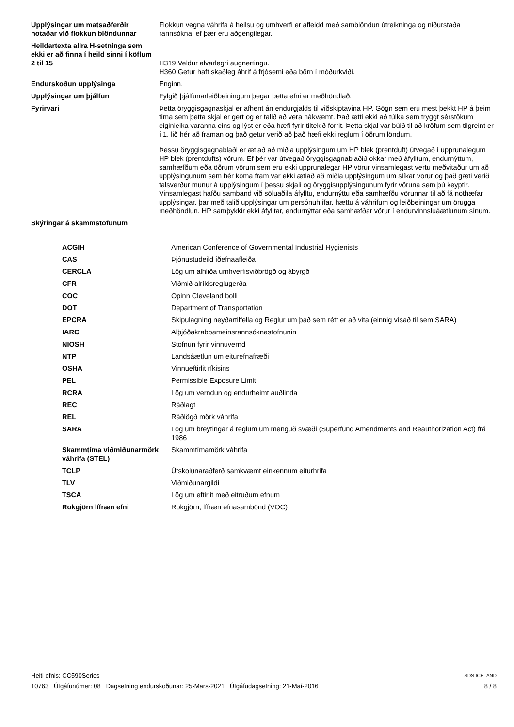| Upplýsingar um matsaðferðir notaðar við flokkun blöndunnar | Flokkun vegna váhrifa á heilsu og umhverfi er afleidd með samblöndun útreikninga og niðurstaða rannsókna, ef þær eru aðgengilegar. |
| Heildartexta allra H-setninga sem ekki er að finna í heild sinni í köflum 2 til 15 | H319 Veldur alvarlegri augnertingu. H360 Getur haft skaðleg áhrif á frjósemi eða börn í móðurkviði. |
| Endurskoðun upplýsinga | Enginn. |
| Upplýsingar um þjálfun | Fylgið þjálfunarleiðbeiningum þegar þetta efni er meðhöndlað. |
| Fyrirvari | Þetta öryggisgagnaskjal er afhent án endurgjalds til viðskiptavina HP. Gögn sem eru mest þekkt HP á þeim tíma sem þetta skjal er gert og er talið að vera nákvæmt. Það ætti ekki að túlka sem tryggt sérstökum eiginleika varanna eins og lýst er eða hæfi fyrir tiltekið forrit. Þetta skjal var búið til að kröfum sem tilgreint er í 1. lið hér að framan og það getur verið að það hæfi ekki reglum í öðrum löndum. Þessu öryggisgagnablaði er ætlað að miðla upplýsingum um HP blek (prentduft) útvegað í upprunalegum HP blek (prentdufts) vörum. Ef þér var útvegað öryggisgagnablaðið okkar með áfylltum, endurnýttum, samhæfðum eða öðrum vörum sem eru ekki upprunalegar HP vörur vinsamlegast vertu meðvitaður um að upplýsingunum sem hér koma fram var ekki ætlað að miðla upplýsingum um slíkar vörur og það gæti verið talsverður munur á upplýsingum í þessu skjali og öryggisupplýsingunum fyrir vöruna sem þú keyptir. Vinsamlegast hafðu samband við söluaðila áfylltu, endurnýttu eða samhæfðu vörunnar til að fá nothæfar upplýsingar, þar með talið upplýsingar um persónuhlífar, hættu á váhrifum og leiðbeiningar um örugga meðhöndlun. HP samþykkir ekki áfylltar, endurnýttar eða samhæfðar vörur í endurvinnsluáætlunum sínum. |
| Skýringar á skammstöfunum | |
| ACGIH | American Conference of Governmental Industrial Hygienists |
| CAS | Þjónustudeild íðefnaafleiða |
| CERCLA | Lög um alhliða umhverfisviðbrögð og ábyrgð |
| CFR | Viðmið alríkisreglugerða |
| COC | Opinn Cleveland bolli |
| DOT | Department of Transportation |
| EPCRA | Skipulagning neyðartilfella og Reglur um það sem rétt er að vita (einnig vísað til sem SARA) |
| IARC | Alþjóðakrabbameinsrannsóknastofnunin |
| NIOSH | Stofnun fyrir vinnuvernd |
| NTP | Landsáætlun um eiturefnafræði |
| OSHA | Vinnueftirlit ríkisins |
| PEL | Permissible Exposure Limit |
| RCRA | Lög um verndun og endurheimt auðlinda |
| REC | Ráðlagt |
| REL | Ráðlögð mörk váhrifa |
| SARA | Lög um breytingar á reglum um menguð svæði (Superfund Amendments and Reauthorization Act) frá 1986 |
| Skammtíma viðmiðunarmörk váhrifa (STEL) | Skammtímamörk váhrifa |
| TCLP | Útskolunaraðferð samkvæmt einkennum eiturhrifa |
| TLV | Viðmiðunargildi |
| TSCA | Lög um eftirlit með eitruðum efnum |
| Rokgjörn lífræn efni | Rokgjörn, lífræn efnasambönd (VOC) |
Heiti efnis: CC590Series SDS ICELAND
10763 Útgáfunúmer: 08 Dagsetning endurskoðunar: 25-Mars-2021 Útgáfudagsetning: 21-Maí-2016 8 / 8